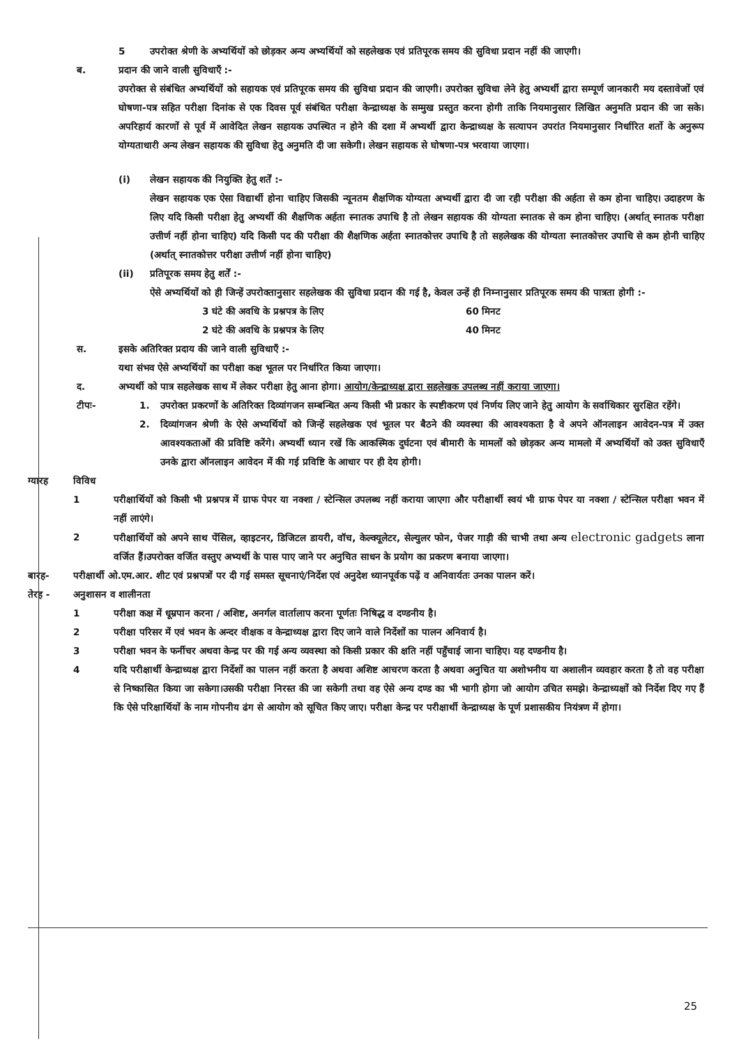5 उपरोक्त श्रेणी के अभ्यर्थियों को छोड़कर अन्य अभ्यर्थियों को सहलेखक एवं प्रतिपूरक समय की सुविधा प्रदान नहीं की जाएगी।
ब. प्रदान की जाने वाली सुविधाएँ :-
उपरोक्त से संबंधित अभ्यर्थियों को सहायक एवं प्रतिपूरक समय की सुविधा प्रदान की जाएगी। उपरोक्त सुविधा लेने हेतु अभ्यर्थी द्वारा सम्पूर्ण जानकारी मय दस्तावेजों एवं घोषणा-पत्र सहित परीक्षा दिनांक से एक दिवस पूर्व संबंधित परीक्षा केन्द्राध्यक्ष के सम्मुख प्रस्तुत करना होगी ताकि नियमानुसार लिखित अनुमति प्रदान की जा सके। अपरिहार्य कारणों से पूर्व में आवेदित लेखन सहायक उपस्थित न होने की दशा में अभ्यर्थी द्वारा केन्द्राध्यक्ष के सत्यापन उपरांत नियमानुसार निर्धारित शर्तो के अनुरूप योग्यताधारी अन्य लेखन सहायक की सुविधा हेतु अनुमति दी जा सकेगी। लेखन सहायक से घोषणा-पत्र भरवाया जाएगा।
(i) लेखन सहायक की नियुक्ति हेतु शर्तें :-
लेखन सहायक एक ऐसा विद्यार्थी होना चाहिए जिसकी न्यूनतम शैक्षणिक योग्यता अभ्यर्थी द्वारा दी जा रही परीक्षा की अर्हता से कम होना चाहिए। उदाहरण के लिए यदि किसी परीक्षा हेतु अभ्यर्थी की शैक्षणिक अर्हता स्नातक उपाधि है तो लेखन सहायक की योग्यता स्नातक से कम होना चाहिए। (अर्थात् स्नातक परीक्षा उत्तीर्ण नहीं होना चाहिए) यदि किसी पद की परीक्षा की शैक्षणिक अर्हता स्नातकोत्तर उपाधि है तो सहलेखक की योग्यता स्नातकोत्तर उपाधि से कम होनी चाहिए (अर्थात् स्नातकोत्तर परीक्षा उत्तीर्ण नहीं होना चाहिए)
(ii) प्रतिपूरक समय हेतु शर्तें :-
ऐसे अभ्यर्थियों को ही जिन्हें उपरोक्तानुसार सहलेखक की सुविधा प्रदान की गई है, केवल उन्हें ही निम्नानुसार प्रतिपूरक समय की पात्रता होगी :-
3 घंटे की अवधि के प्रश्नपत्र के लिए 60 मिनट
2 घंटे की अवधि के प्रश्नपत्र के लिए 40 मिनट
स. इसके अतिरिक्त प्रदाय की जाने वाली सुविधाएँ :-
यथा संभव ऐसे अभ्यर्थियों का परीक्षा कक्ष भूतल पर निर्धारित किया जाएगा।
द. अभ्यर्थी को पात्र सहलेखक साथ में लेकर परीक्षा हेतु आना होगा। आयोग/केन्द्राध्यक्ष द्वारा सहलेखक उपलब्ध नहीं कराया जाएगा।
टीपः- 1. उपरोक्त प्रकरणों के अतिरिक्त दिव्यांगजन सम्बन्धित अन्य किसी भी प्रकार के स्पष्टीकरण एवं निर्णय लिए जाने हेतु आयोग के सर्वाधिकार सुरक्षित रहेंगे।
2. दिव्यांगजन श्रेणी के ऐसे अभ्यर्थियों को जिन्हें सहलेखक एवं भूतल पर बैठने की व्यवस्था की आवश्यकता है वे अपने ऑनलाइन आवेदन-पत्र में उक्त आवश्यकताओं की प्रविष्टि करेंगे। अभ्यर्थी ध्यान रखें कि आकस्मिक दुर्घटना एवं बीमारी के मामलों को छोड़कर अन्य मामलो में अभ्यर्थियों को उक्त सुविधाएँ उनके द्वारा ऑनलाइन आवेदन में की गई प्रविष्टि के आधार पर ही देय होगी।
ग्यारह विविध
1 परीक्षार्थियों को किसी भी प्रश्नपत्र में ग्राफ पेपर या नक्शा / स्टेन्सिल उपलब्ध नहीं कराया जाएगा और परीक्षार्थी स्वयं भी ग्राफ पेपर या नक्शा / स्टेन्सिल परीक्षा भवन में नहीं लाएंगे।
2 परीक्षार्थियों को अपने साथ पेंसिल, व्हाइटनर, डिजिटल डायरी, वॉच, केल्क्यूलेटर, सेल्युलर फोन, पेजर गाड़ी की चाभी तथा अन्य electronic gadgets लाना वर्जित हैं।उपरोक्त वर्जित वस्तुए अभ्यर्थी के पास पाए जाने पर अनुचित साधन के प्रयोग का प्रकरण बनाया जाएगा।
बारह- परीक्षार्थी ओ.एम.आर. शीट एवं प्रश्नपत्रों पर दी गई समस्त सूचनाएं/निर्देश एवं अनुदेश ध्यानपूर्वक पढ़ें व अनिवार्यतः उनका पालन करें।
तेरह - अनुशासन व शालीनता
1 परीक्षा कक्ष में धूम्रपान करना / अशिष्ट, अनर्गल वार्तालाप करना पूर्णतः निषिद्ध व दण्डनीय है।
2 परीक्षा परिसर में एवं भवन के अन्दर वीक्षक व केन्द्राध्यक्ष द्वारा दिए जाने वाले निर्देशों का पालन अनिवार्य है।
3 परीक्षा भवन के फर्नीचर अथवा केन्द्र पर की गई अन्य व्यवस्था को किसी प्रकार की क्षति नहीं पहुँचाई जाना चाहिए। यह दण्डनीय है।
4 यदि परीक्षार्थी केन्द्राध्यक्ष द्वारा निर्देशों का पालन नहीं करता है अथवा अशिष्ट आचरण करता है अथवा अनुचित या अशोभनीय या अशालीन व्यवहार करता है तो वह परीक्षा से निष्कासित किया जा सकेगा।उसकी परीक्षा निरस्त की जा सकेगी तथा वह ऐसे अन्य दण्ड का भी भागी होगा जो आयोग उचित समझे। केन्द्राध्यक्षों को निर्देश दिए गए हैं कि ऐसे परिक्षार्थियों के नाम गोपनीय ढंग से आयोग को सूचित किए जाए। परीक्षा केन्द्र पर परीक्षार्थी केन्द्राध्यक्ष के पूर्ण प्रशासकीय नियंत्रण में होगा।
25